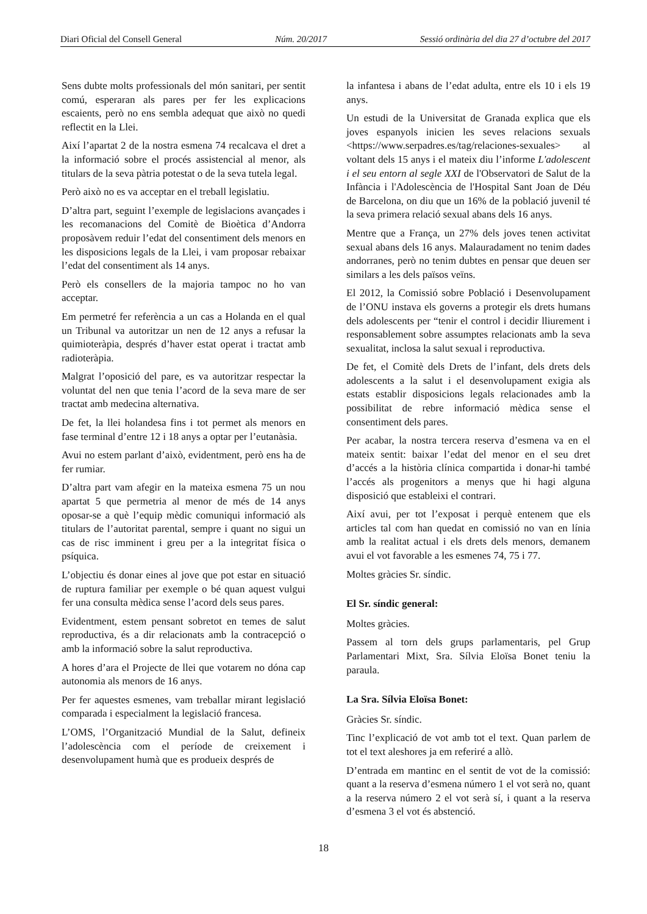Diari Oficial del Consell General Núm. 20/2017 Sessió ordinària del dia 27 d’octubre del 2017
Sens dubte molts professionals del món sanitari, per sentit comú, esperaran als pares per fer les explicacions escaients, però no ens sembla adequat que això no quedi reflectit en la Llei.
Així l’apartat 2 de la nostra esmena 74 recalcava el dret a la informació sobre el procés assistencial al menor, als titulars de la seva pàtria potestat o de la seva tutela legal.
Però això no es va acceptar en el treball legislatiu.
D’altra part, seguint l’exemple de legislacions avançades i les recomanacions del Comitè de Bioètica d’Andorra proposàvem reduir l’edat del consentiment dels menors en les disposicions legals de la Llei, i vam proposar rebaixar l’edat del consentiment als 14 anys.
Però els consellers de la majoria tampoc no ho van acceptar.
Em permetré fer referència a un cas a Holanda en el qual un Tribunal va autoritzar un nen de 12 anys a refusar la quimioteràpia, després d’haver estat operat i tractat amb radioteràpia.
Malgrat l’oposició del pare, es va autoritzar respectar la voluntat del nen que tenia l’acord de la seva mare de ser tractat amb medecina alternativa.
De fet, la llei holandesa fins i tot permet als menors en fase terminal d’entre 12 i 18 anys a optar per l’eutanàsia.
Avui no estem parlant d’això, evidentment, però ens ha de fer rumiar.
D’altra part vam afegir en la mateixa esmena 75 un nou apartat 5 que permetria al menor de més de 14 anys oposar-se a què l’equip mèdic comuniqui informació als titulars de l’autoritat parental, sempre i quant no sigui un cas de risc imminent i greu per a la integritat física o psíquica.
L’objectiu és donar eines al jove que pot estar en situació de ruptura familiar per exemple o bé quan aquest vulgui fer una consulta mèdica sense l’acord dels seus pares.
Evidentment, estem pensant sobretot en temes de salut reproductiva, és a dir relacionats amb la contracepció o amb la informació sobre la salut reproductiva.
A hores d’ara el Projecte de llei que votarem no dóna cap autonomia als menors de 16 anys.
Per fer aquestes esmenes, vam treballar mirant legislació comparada i especialment la legislació francesa.
L’OMS, l’Organització Mundial de la Salut, defineix l’adolescència com el període de creixement i desenvolupament humà que es produeix després de
la infantesa i abans de l’edat adulta, entre els 10 i els 19 anys.
Un estudi de la Universitat de Granada explica que els joves espanyols inicien les seves relacions sexuals <https://www.serpadres.es/tag/relaciones-sexuales> al voltant dels 15 anys i el mateix diu l’informe L'adolescent i el seu entorn al segle XXI de l'Observatori de Salut de la Infància i l'Adolescència de l'Hospital Sant Joan de Déu de Barcelona, on diu que un 16% de la població juvenil té la seva primera relació sexual abans dels 16 anys.
Mentre que a França, un 27% dels joves tenen activitat sexual abans dels 16 anys. Malauradament no tenim dades andorranes, però no tenim dubtes en pensar que deuen ser similars a les dels països veïns.
El 2012, la Comissió sobre Població i Desenvolupament de l’ONU instava els governs a protegir els drets humans dels adolescents per “tenir el control i decidir lliurement i responsablement sobre assumptes relacionats amb la seva sexualitat, inclosa la salut sexual i reproductiva.
De fet, el Comitè dels Drets de l’infant, dels drets dels adolescents a la salut i el desenvolupament exigia als estats establir disposicions legals relacionades amb la possibilitat de rebre informació mèdica sense el consentiment dels pares.
Per acabar, la nostra tercera reserva d’esmena va en el mateix sentit: baixar l’edat del menor en el seu dret d’accés a la història clínica compartida i donar-hi també l’accés als progenitors a menys que hi hagi alguna disposició que estableixi el contrari.
Així avui, per tot l’exposat i perquè entenem que els articles tal com han quedat en comissió no van en línia amb la realitat actual i els drets dels menors, demanem avui el vot favorable a les esmenes 74, 75 i 77.
Moltes gràcies Sr. síndic.
El Sr. síndic general:
Moltes gràcies.
Passem al torn dels grups parlamentaris, pel Grup Parlamentari Mixt, Sra. Sílvia Eloïsa Bonet teniu la paraula.
La Sra. Sílvia Eloïsa Bonet:
Gràcies Sr. síndic.
Tinc l’explicació de vot amb tot el text. Quan parlem de tot el text aleshores ja em referiré a allò.
D’entrada em mantinc en el sentit de vot de la comissió: quant a la reserva d’esmena número 1 el vot serà no, quant a la reserva número 2 el vot serà sí, i quant a la reserva d’esmena 3 el vot és abstenció.
18